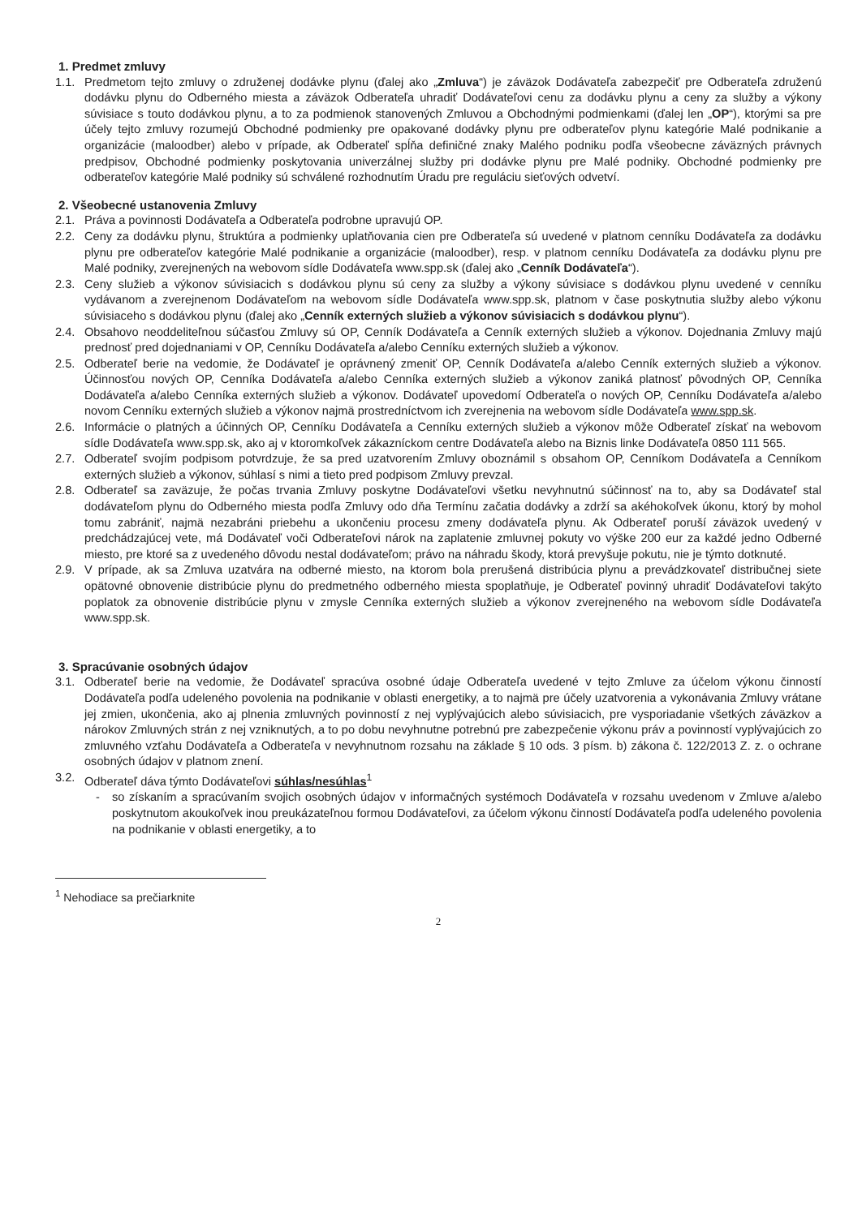1. Predmet zmluvy
1.1. Predmetom tejto zmluvy o združenej dodávke plynu (ďalej ako „Zmluva“) je záväzok Dodávateľa zabezpečiť pre Odberateľa združenú dodávku plynu do Odberného miesta a záväzok Odberateľa uhradiť Dodávateľovi cenu za dodávku plynu a ceny za služby a výkony súvisiace s touto dodávkou plynu, a to za podmienok stanovených Zmluvou a Obchodnými podmienkami (ďalej len „OP“), ktorými sa pre účely tejto zmluvy rozumejú Obchodné podmienky pre opakované dodávky plynu pre odberateľov plynu kategórie Malé podnikanie a organizácie (maloodber) alebo v prípade, ak Odberateľ spĺňa definičné znaky Malého podniku podľa všeobecne záväzných právnych predpisov, Obchodné podmienky poskytovania univerzálnej služby pri dodávke plynu pre Malé podniky. Obchodné podmienky pre odberateľov kategórie Malé podniky sú schválené rozhodnutím Úradu pre reguláciu sieťových odvetví.
2. Všeobecné ustanovenia Zmluvy
2.1. Práva a povinnosti Dodávateľa a Odberateľa podrobne upravujú OP.
2.2. Ceny za dodávku plynu, štruktúra a podmienky uplatňovania cien pre Odberateľa sú uvedené v platnom cenníku Dodávateľa za dodávku plynu pre odberateľov kategórie Malé podnikanie a organizácie (maloodber), resp. v platnom cenníku Dodávateľa za dodávku plynu pre Malé podniky, zverejnených na webovom sídle Dodávateľa www.spp.sk (ďalej ako „Cenník Dodávateľa“).
2.3. Ceny služieb a výkonov súvisiacich s dodávkou plynu sú ceny za služby a výkony súvisiace s dodávkou plynu uvedené v cenníku vydávanom a zverejnenom Dodávateľom na webovom sídle Dodávateľa www.spp.sk, platnom v čase poskytnutia služby alebo výkonu súvisiaceho s dodávkou plynu (ďalej ako „Cenník externých služieb a výkonov súvisiacich s dodávkou plynu“).
2.4. Obsahovo neoddeliteľnou súčasťou Zmluvy sú OP, Cenník Dodávateľa a Cenník externých služieb a výkonov. Dojednania Zmluvy majú prednosť pred dojednaniami v OP, Cenníku Dodávateľa a/alebo Cenníku externých služieb a výkonov.
2.5. Odberateľ berie na vedomie, že Dodávateľ je oprávnený zmeniť OP, Cenník Dodávateľa a/alebo Cenník externých služieb a výkonov. Účinnosťou nových OP, Cenníka Dodávateľa a/alebo Cenníka externých služieb a výkonov zaniká platnosť pôvodných OP, Cenníka Dodávateľa a/alebo Cenníka externých služieb a výkonov. Dodávateľ upovedomí Odberateľa o nových OP, Cenníku Dodávateľa a/alebo novom Cenníku externých služieb a výkonov najmä prostredníctvom ich zverejnenia na webovom sídle Dodávateľa www.spp.sk.
2.6. Informácie o platných a účinných OP, Cenníku Dodávateľa a Cenníku externých služieb a výkonov môže Odberateľ získať na webovom sídle Dodávateľa www.spp.sk, ako aj v ktoromkoľvek zákazníckom centre Dodávateľa alebo na Biznis linke Dodávateľa 0850 111 565.
2.7. Odberateľ svojím podpisom potvrdzuje, že sa pred uzatvorením Zmluvy oboznámil s obsahom OP, Cenníkom Dodávateľa a Cenníkom externých služieb a výkonov, súhlasí s nimi a tieto pred podpisom Zmluvy prevzal.
2.8. Odberateľ sa zaväzuje, že počas trvania Zmluvy poskytne Dodávateľovi všetku nevyhnutnú súčinnosť na to, aby sa Dodávateľ stal dodávateľom plynu do Odberného miesta podľa Zmluvy odo dňa Termínu začatia dodávky a zdrží sa akéhokoľvek úkonu, ktorý by mohol tomu zabrániť, najmä nezabráni priebehu a ukončeniu procesu zmeny dodávateľa plynu. Ak Odberateľ poruší záväzok uvedený v predchádzajúcej vete, má Dodávateľ voči Odberateľovi nárok na zaplatenie zmluvnej pokuty vo výške 200 eur za každé jedno Odberné miesto, pre ktoré sa z uvedeného dôvodu nestal dodávateľom; právo na náhradu škody, ktorá prevyšuje pokutu, nie je týmto dotknuté.
2.9. V prípade, ak sa Zmluva uzatvára na odberné miesto, na ktorom bola prerušená distribúcia plynu a prevádzkovateľ distribučnej siete opätovné obnovenie distribúcie plynu do predmetného odberného miesta spoplatňuje, je Odberateľ povinný uhradiť Dodávateľovi takýto poplatok za obnovenie distribúcie plynu v zmysle Cenníka externých služieb a výkonov zverejneného na webovom sídle Dodávateľa www.spp.sk.
3. Spracúvanie osobných údajov
3.1. Odberateľ berie na vedomie, že Dodávateľ spracúva osobné údaje Odberateľa uvedené v tejto Zmluve za účelom výkonu činností Dodávateľa podľa udeleného povolenia na podnikanie v oblasti energetiky, a to najmä pre účely uzatvorenia a vykonávania Zmluvy vrátane jej zmien, ukončenia, ako aj plnenia zmluvných povinností z nej vyplývajúcich alebo súvisiacich, pre vysporiadanie všetkých záväzkov a nárokov Zmluvných strán z nej vzniknutých, a to po dobu nevyhnutne potrebnú pre zabezpečenie výkonu práv a povinností vyplývajúcich zo zmluvného vzťahu Dodávateľa a Odberateľa v nevyhnutnom rozsahu na základe § 10 ods. 3 písm. b) zákona č. 122/2013 Z. z. o ochrane osobných údajov v platnom znení.
3.2. Odberateľ dáva týmto Dodávateľovi súhlas/nesúhlas<sup>1</sup>
- so získaním a spracúvaním svojich osobných údajov v informačných systémoch Dodávateľa v rozsahu uvedenom v Zmluve a/alebo poskytnutom akoukoľvek inou preukázateľnou formou Dodávateľovi, za účelom výkonu činností Dodávateľa podľa udeleného povolenia na podnikanie v oblasti energetiky, a to
<sup>1</sup> Nehodiace sa prečiarknite
2